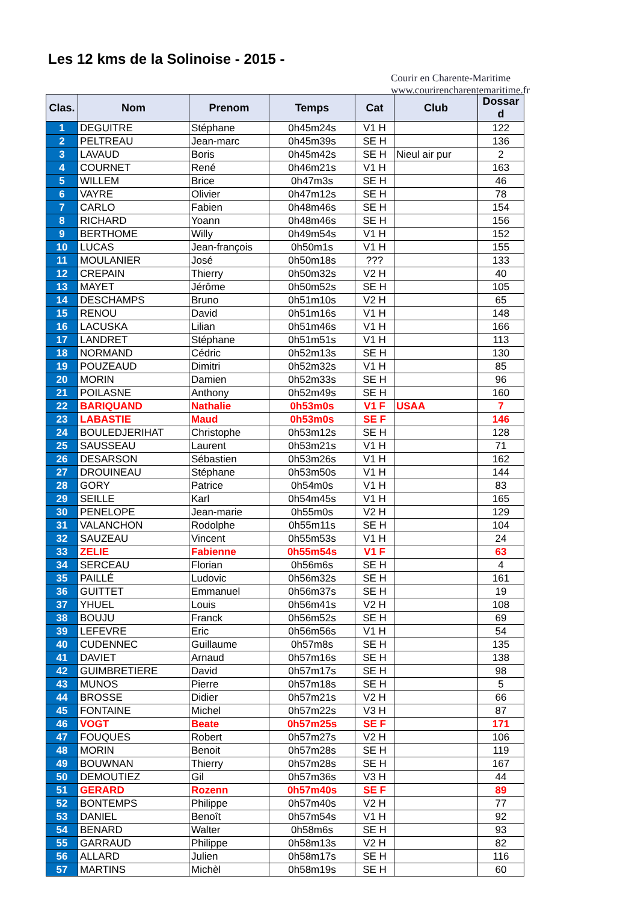Les 12 kms de la Solinoise - 2015 -
Courir en Charente-Maritime
www.courirencharentemaritime.fr
| Clas. | Nom | Prenom | Temps | Cat | Club | Dossar d |
| --- | --- | --- | --- | --- | --- | --- |
| 1 | DEGUITRE | Stéphane | 0h45m24s | V1 H | | 122 |
| 2 | PELTREAU | Jean-marc | 0h45m39s | SE H | | 136 |
| 3 | LAVAUD | Boris | 0h45m42s | SE H | Nieul air pur | 2 |
| 4 | COURNET | René | 0h46m21s | V1 H | | 163 |
| 5 | WILLEM | Brice | 0h47m3s | SE H | | 46 |
| 6 | VAYRE | Olivier | 0h47m12s | SE H | | 78 |
| 7 | CARLO | Fabien | 0h48m46s | SE H | | 154 |
| 8 | RICHARD | Yoann | 0h48m46s | SE H | | 156 |
| 9 | BERTHOME | Willy | 0h49m54s | V1 H | | 152 |
| 10 | LUCAS | Jean-françois | 0h50m1s | V1 H | | 155 |
| 11 | MOULANIER | José | 0h50m18s | ??? | | 133 |
| 12 | CREPAIN | Thierry | 0h50m32s | V2 H | | 40 |
| 13 | MAYET | Jérôme | 0h50m52s | SE H | | 105 |
| 14 | DESCHAMPS | Bruno | 0h51m10s | V2 H | | 65 |
| 15 | RENOU | David | 0h51m16s | V1 H | | 148 |
| 16 | LACUSKA | Lilian | 0h51m46s | V1 H | | 166 |
| 17 | LANDRET | Stéphane | 0h51m51s | V1 H | | 113 |
| 18 | NORMAND | Cédric | 0h52m13s | SE H | | 130 |
| 19 | POUZEAUD | Dimitri | 0h52m32s | V1 H | | 85 |
| 20 | MORIN | Damien | 0h52m33s | SE H | | 96 |
| 21 | POILASNE | Anthony | 0h52m49s | SE H | | 160 |
| 22 | BARIQUAND | Nathalie | 0h53m0s | V1 F | USAA | 7 |
| 23 | LABASTIE | Maud | 0h53m0s | SE F | | 146 |
| 24 | BOULEDJERIHAT | Christophe | 0h53m12s | SE H | | 128 |
| 25 | SAUSSEAU | Laurent | 0h53m21s | V1 H | | 71 |
| 26 | DESARSON | Sébastien | 0h53m26s | V1 H | | 162 |
| 27 | DROUINEAU | Stéphane | 0h53m50s | V1 H | | 144 |
| 28 | GORY | Patrice | 0h54m0s | V1 H | | 83 |
| 29 | SEILLE | Karl | 0h54m45s | V1 H | | 165 |
| 30 | PENELOPE | Jean-marie | 0h55m0s | V2 H | | 129 |
| 31 | VALANCHON | Rodolphe | 0h55m11s | SE H | | 104 |
| 32 | SAUZEAU | Vincent | 0h55m53s | V1 H | | 24 |
| 33 | ZELIE | Fabienne | 0h55m54s | V1 F | | 63 |
| 34 | SERCEAU | Florian | 0h56m6s | SE H | | 4 |
| 35 | PAILLÉ | Ludovic | 0h56m32s | SE H | | 161 |
| 36 | GUITTET | Emmanuel | 0h56m37s | SE H | | 19 |
| 37 | YHUEL | Louis | 0h56m41s | V2 H | | 108 |
| 38 | BOUJU | Franck | 0h56m52s | SE H | | 69 |
| 39 | LEFEVRE | Eric | 0h56m56s | V1 H | | 54 |
| 40 | CUDENNEC | Guillaume | 0h57m8s | SE H | | 135 |
| 41 | DAVIET | Arnaud | 0h57m16s | SE H | | 138 |
| 42 | GUIMBRETIERE | David | 0h57m17s | SE H | | 98 |
| 43 | MUNOS | Pierre | 0h57m18s | SE H | | 5 |
| 44 | BROSSE | Didier | 0h57m21s | V2 H | | 66 |
| 45 | FONTAINE | Michel | 0h57m22s | V3 H | | 87 |
| 46 | VOGT | Beate | 0h57m25s | SE F | | 171 |
| 47 | FOUQUES | Robert | 0h57m27s | V2 H | | 106 |
| 48 | MORIN | Benoit | 0h57m28s | SE H | | 119 |
| 49 | BOUWNAN | Thierry | 0h57m28s | SE H | | 167 |
| 50 | DEMOUTIEZ | Gil | 0h57m36s | V3 H | | 44 |
| 51 | GERARD | Rozenn | 0h57m40s | SE F | | 89 |
| 52 | BONTEMPS | Philippe | 0h57m40s | V2 H | | 77 |
| 53 | DANIEL | Benoît | 0h57m54s | V1 H | | 92 |
| 54 | BENARD | Walter | 0h58m6s | SE H | | 93 |
| 55 | GARRAUD | Philippe | 0h58m13s | V2 H | | 82 |
| 56 | ALLARD | Julien | 0h58m17s | SE H | | 116 |
| 57 | MARTINS | Michèl | 0h58m19s | SE H | | 60 |